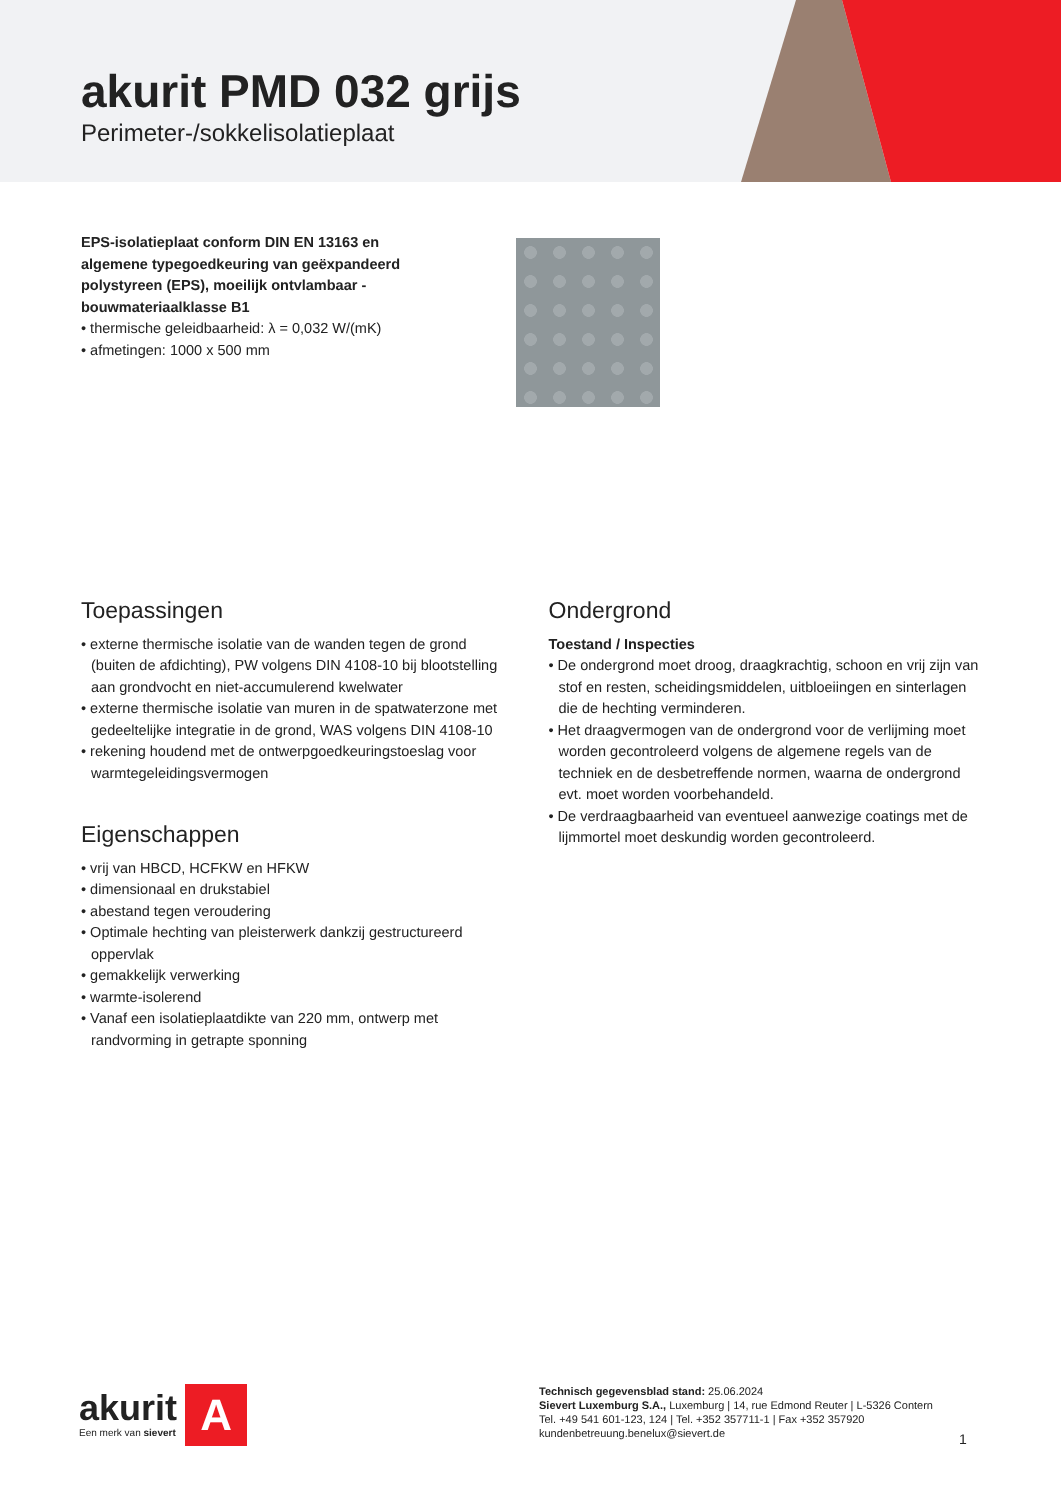akurit PMD 032 grijs
Perimeter-/sokkelisolatieplaat
EPS-isolatieplaat conform DIN EN 13163 en algemene typegoedkeuring van geëxpandeerd polystyreen (EPS), moeilijk ontvlambaar - bouwmateriaalklasse B1
• thermische geleidbaarheid: λ = 0,032 W/(mK)
• afmetingen: 1000 x 500 mm
Toepassingen
• externe thermische isolatie van de wanden tegen de grond (buiten de afdichting), PW volgens DIN 4108-10 bij blootstelling aan grondvocht en niet-accumulerend kwelwater
• externe thermische isolatie van muren in de spatwaterzone met gedeeltelijke integratie in de grond, WAS volgens DIN 4108-10
• rekening houdend met de ontwerpgoedkeuringstoeslag voor warmtegeleidingsvermogen
Eigenschappen
• vrij van HBCD, HCFKW en HFKW
• dimensionaal en drukstabiel
• abestand tegen veroudering
• Optimale hechting van pleisterwerk dankzij gestructureerd oppervlak
• gemakkelijk verwerking
• warmte-isolerend
• Vanaf een isolatieplaatdikte van 220 mm, ontwerp met randvorming in getrapte sponning
Ondergrond
Toestand / Inspecties
• De ondergrond moet droog, draagkrachtig, schoon en vrij zijn van stof en resten, scheidingsmiddelen, uitbloeiingen en sinterlagen die de hechting verminderen.
• Het draagvermogen van de ondergrond voor de verlijming moet worden gecontroleerd volgens de algemene regels van de techniek en de desbetreffende normen, waarna de ondergrond evt. moet worden voorbehandeld.
• De verdraagbaarheid van eventueel aanwezige coatings met de lijmmortel moet deskundig worden gecontroleerd.
akurit
Een merk van sievert
A
Technisch gegevensblad stand: 25.06.2024
Sievert Luxemburg S.A., Luxemburg | 14, rue Edmond Reuter | L-5326 Contern
Tel. +49 541 601-123, 124 | Tel. +352 357711-1 | Fax +352 357920
kundenbetreuung.benelux@sievert.de
1